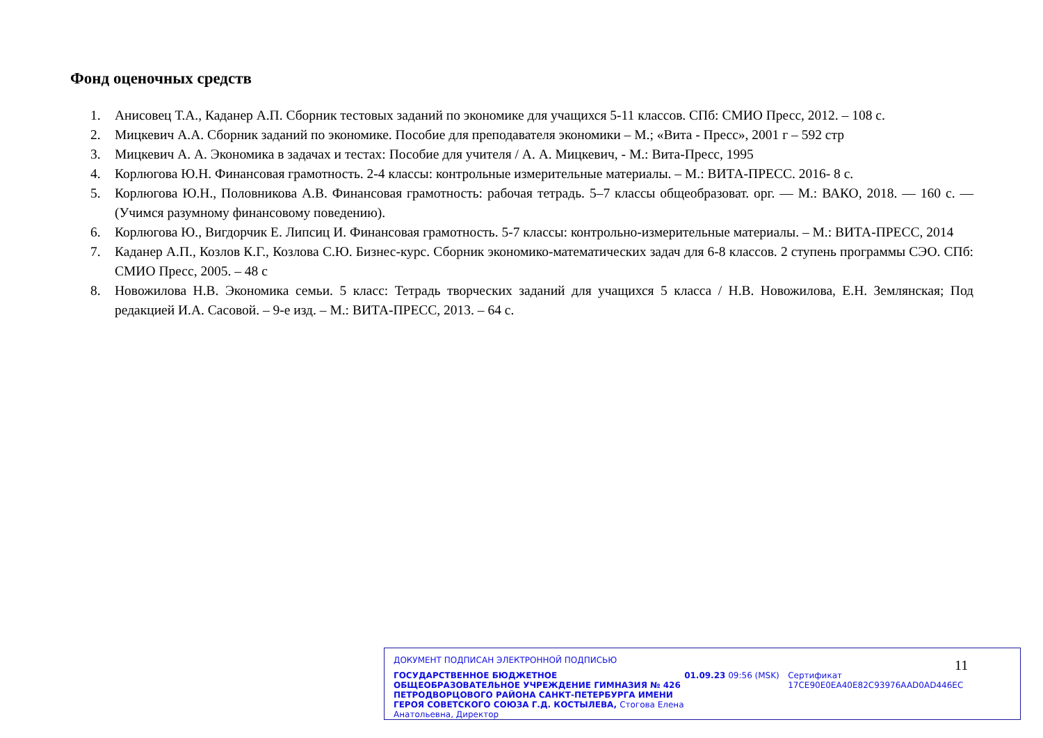Фонд оценочных средств
1. Анисовец Т.А., Каданер А.П. Сборник тестовых заданий по экономике для учащихся 5-11 классов. СПб: СМИО Пресс, 2012. – 108 с.
2. Мицкевич А.А. Сборник заданий по экономике. Пособие для преподавателя экономики – М.; «Вита - Пресс», 2001 г – 592 стр
3. Мицкевич А. А. Экономика в задачах и тестах: Пособие для учителя / А. А. Мицкевич, - М.: Вита-Пресс, 1995
4. Корлюгова Ю.Н. Финансовая грамотность. 2-4 классы: контрольные измерительные материалы. – М.: ВИТА-ПРЕСС. 2016- 8 с.
5. Корлюгова Ю.Н., Половникова А.В. Финансовая грамотность: рабочая тетрадь. 5–7 классы общеобразоват. орг. — М.: ВАКО, 2018. — 160 с. — (Учимся разумному финансовому поведению).
6. Корлюгова Ю., Вигдорчик Е. Липсиц И. Финансовая грамотность. 5-7 классы: контрольно-измерительные материалы. – М.: ВИТА-ПРЕСС, 2014
7. Каданер А.П., Козлов К.Г., Козлова С.Ю. Бизнес-курс. Сборник экономико-математических задач для 6-8 классов. 2 ступень программы СЭО. СПб: СМИО Пресс, 2005. – 48 с
8. Новожилова Н.В. Экономика семьи. 5 класс: Тетрадь творческих заданий для учащихся 5 класса / Н.В. Новожилова, Е.Н. Землянская; Под редакцией И.А. Сасовой. – 9-е изд. – М.: ВИТА-ПРЕСС, 2013. – 64 с.
ДОКУМЕНТ ПОДПИСАН ЭЛЕКТРОННОЙ ПОДПИСЬЮ
ГОСУДАРСТВЕННОЕ БЮДЖЕТНОЕ ОБЩЕОБРАЗОВАТЕЛЬНОЕ УЧРЕЖДЕНИЕ ГИМНАЗИЯ № 426 ПЕТРОДВОРЦОВОГО РАЙОНА САНКТ-ПЕТЕРБУРГА ИМЕНИ ГЕРОЯ СОВЕТСКОГО СОЮЗА Г.Д. КОСТЫЛЕВА, Стогова Елена Анатольевна, Директор
01.09.23 09:56 (MSK) Сертификат 17CE90E0EA40E82C93976AAD0AD446EC
11